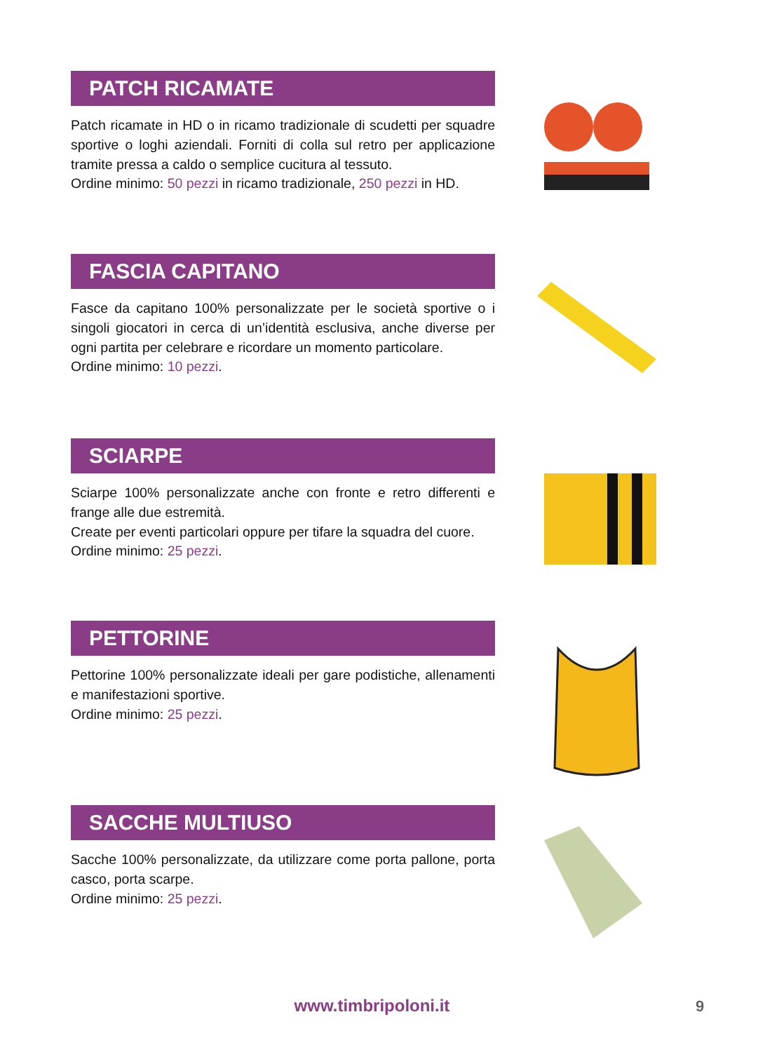PATCH RICAMATE
Patch ricamate in HD o in ricamo tradizionale di scudetti per squadre sportive o loghi aziendali. Forniti di colla sul retro per applicazione tramite pressa a caldo o semplice cucitura al tessuto.
Ordine minimo: 50 pezzi in ricamo tradizionale, 250 pezzi in HD.
FASCIA CAPITANO
Fasce da capitano 100% personalizzate per le società sportive o i singoli giocatori in cerca di un’identità esclusiva, anche diverse per ogni partita per celebrare e ricordare un momento particolare.
Ordine minimo: 10 pezzi.
SCIARPE
Sciarpe 100% personalizzate anche con fronte e retro differenti e frange alle due estremità.
Create per eventi particolari oppure per tifare la squadra del cuore.
Ordine minimo: 25 pezzi.
PETTORINE
Pettorine 100% personalizzate ideali per gare podistiche, allenamenti e manifestazioni sportive.
Ordine minimo: 25 pezzi.
SACCHE MULTIUSO
Sacche 100% personalizzate, da utilizzare come porta pallone, porta casco, porta scarpe.
Ordine minimo: 25 pezzi.
www.timbripoloni.it 9